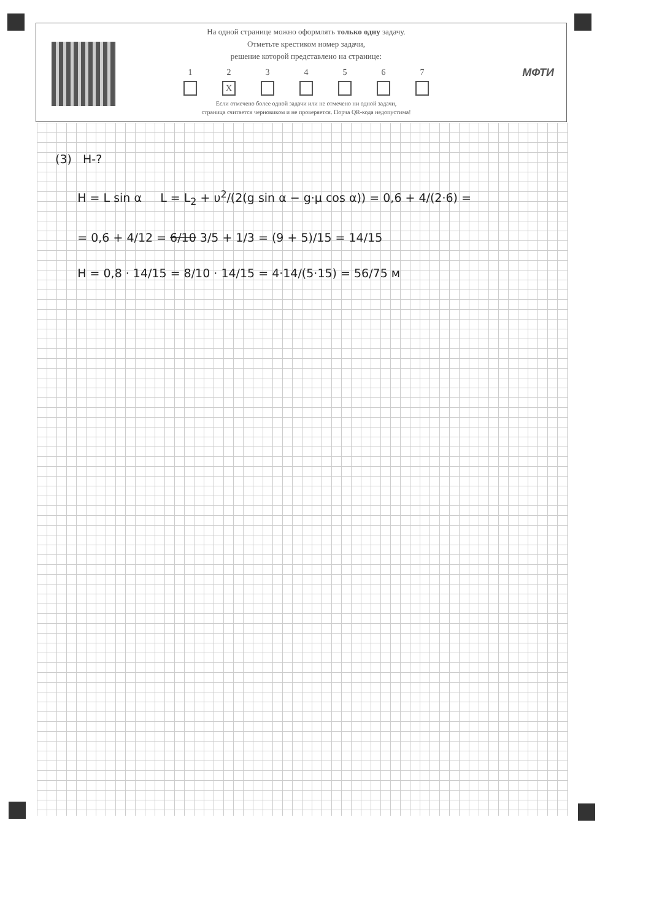На одной странице можно оформлять только одну задачу.
Отметьте крестиком номер задачи,
решение которой представлено на странице:
1 2
X
3 4 5 6 7
Если отмечено более одной задачи или не отмечено ни одной задачи,
страница считается черновиком и не проверяется. Порча QR-кода недопустима!
МФТИ
(3) H-?
H = L sin α L = L<sub>2</sub> + υ<sup>2</sup>/(2(g sin α − g·μ cos α)) = 0,6 + 4/(2·6) =
= 0,6 + 4/12 = 6/10 3/5 + 1/3 = (9 + 5)/15 = 14/15
H = 0,8 · 14/15 = 8/10 · 14/15 = 4·14/(5·15) = 56/75 м